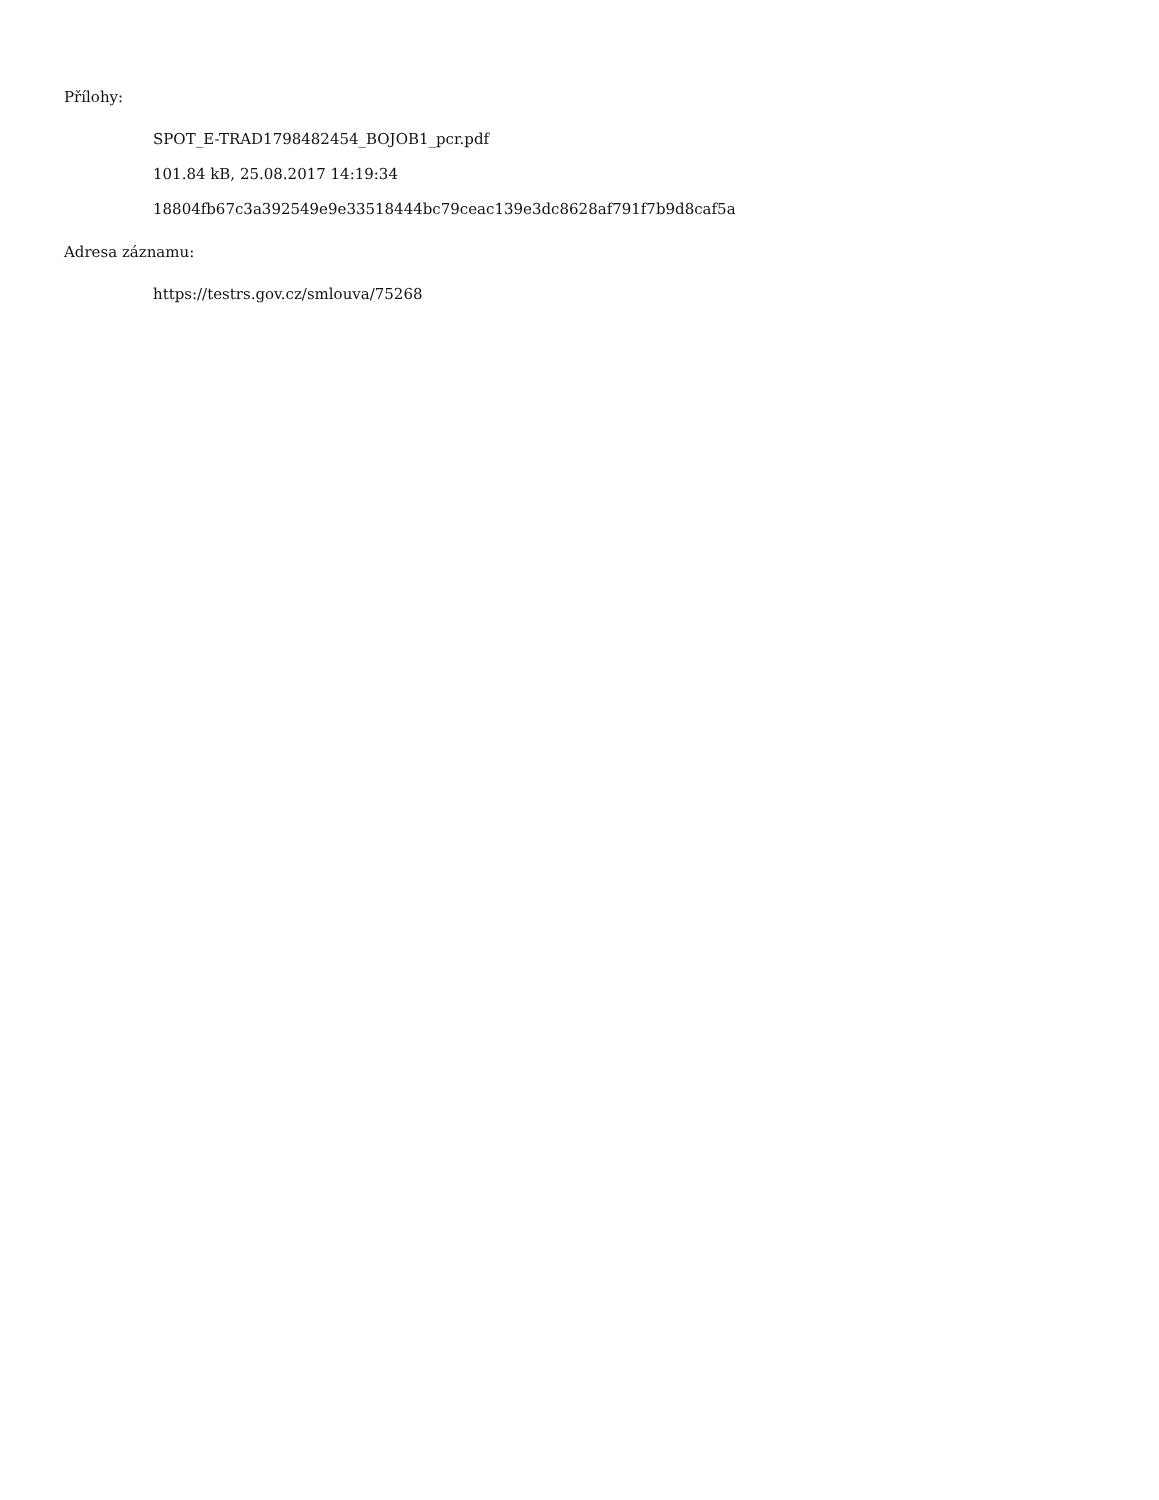Přílohy:
SPOT_E-TRAD1798482454_BOJOB1_pcr.pdf
101.84 kB, 25.08.2017 14:19:34
18804fb67c3a392549e9e33518444bc79ceac139e3dc8628af791f7b9d8caf5a
Adresa záznamu:
https://testrs.gov.cz/smlouva/75268